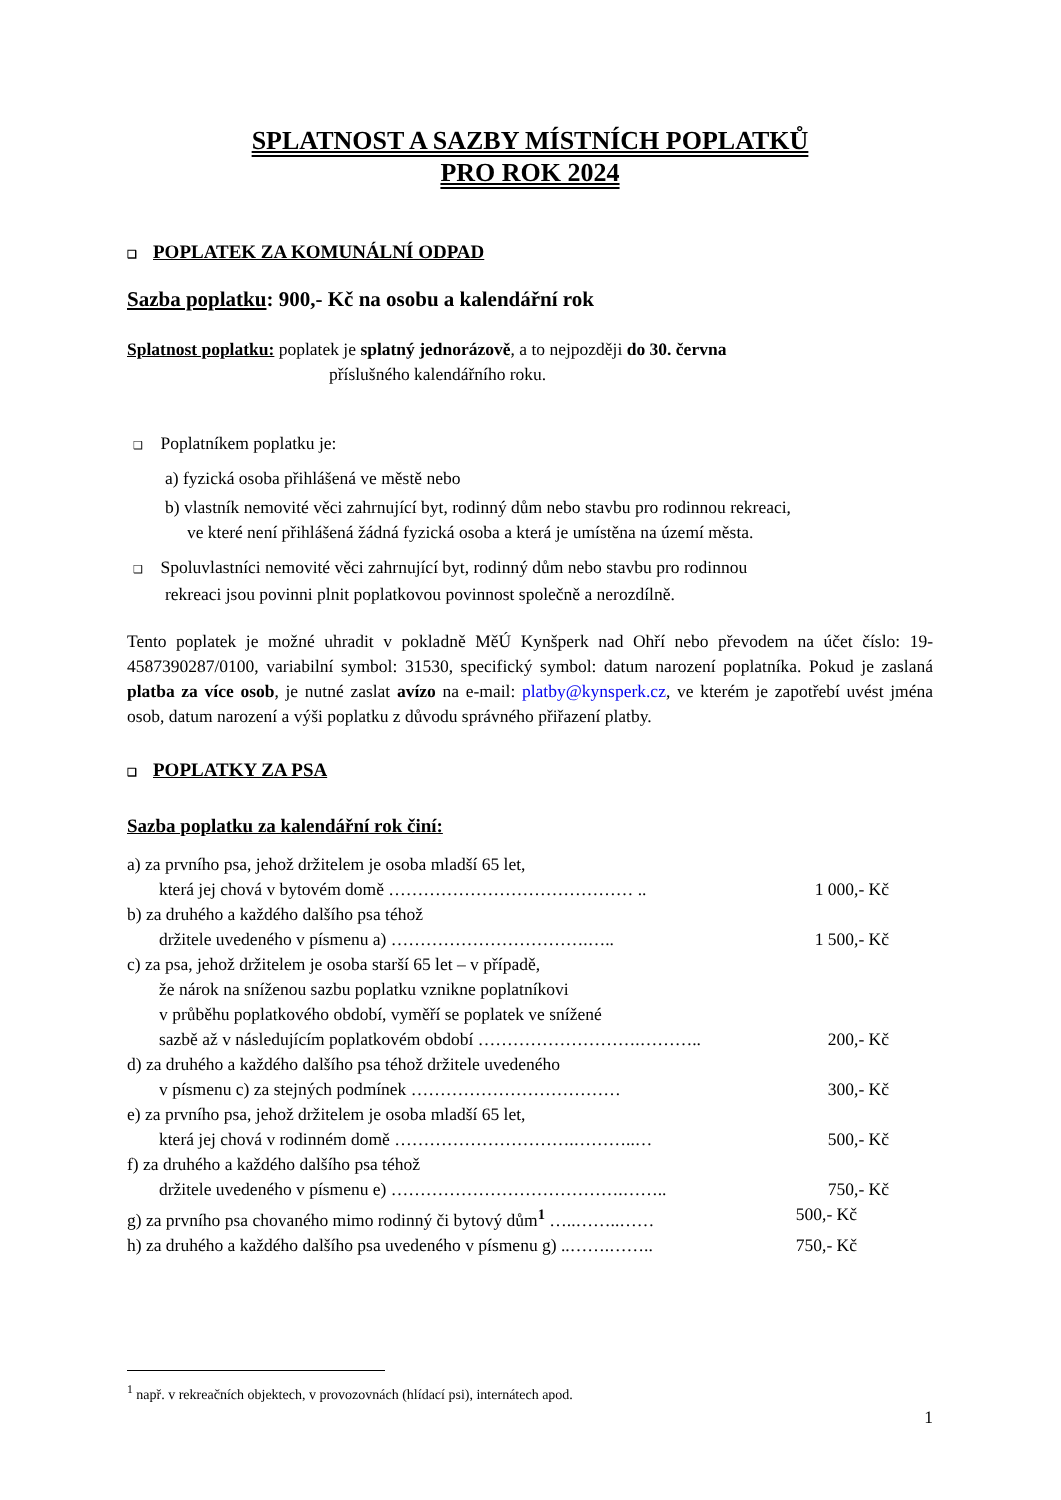SPLATNOST A SAZBY MÍSTNÍCH POPLATKŮ
PRO ROK 2024
❑ POPLATEK ZA KOMUNÁLNÍ ODPAD
Sazba poplatku: 900,- Kč na osobu a kalendářní rok
Splatnost poplatku: poplatek je splatný jednorázově, a to nejpozději do 30. června
příslušného kalendářního roku.
❑ Poplatníkem poplatku je:
a) fyzická osoba přihlášená ve městě nebo
b) vlastník nemovité věci zahrnující byt, rodinný dům nebo stavbu pro rodinnou rekreaci,
ve které není přihlášená žádná fyzická osoba a která je umístěna na území města.
❑ Spoluvlastníci nemovité věci zahrnující byt, rodinný dům nebo stavbu pro rodinnou
rekreaci jsou povinni plnit poplatkovou povinnost společně a nerozdílně.
Tento poplatek je možné uhradit v pokladně MěÚ Kynšperk nad Ohří nebo převodem na účet číslo: 19-4587390287/0100, variabilní symbol: 31530, specifický symbol: datum narození poplatníka. Pokud je zaslaná platba za více osob, je nutné zaslat avízo na e-mail: platby@kynsperk.cz, ve kterém je zapotřebí uvést jména osob, datum narození a výši poplatku z důvodu správného přiřazení platby.
❑ POPLATKY ZA PSA
Sazba poplatku za kalendářní rok činí:
a) za prvního psa, jehož držitelem je osoba mladší 65 let,
která jej chová v bytovém domě …………………………………… .. 1 000,- Kč
b) za druhého a každého dalšího psa téhož
držitele uvedeného v písmenu a) …………………………….….. 1 500,- Kč
c) za psa, jehož držitelem je osoba starší 65 let – v případě,
že nárok na sníženou sazbu poplatku vznikne poplatníkovi
v průběhu poplatkového období, vyměří se poplatek ve snížené
sazbě až v následujícím poplatkovém období ……………………….……….. 200,- Kč
d) za druhého a každého dalšího psa téhož držitele uvedeného
v písmenu c) za stejných podmínek ……………………………… 300,- Kč
e) za prvního psa, jehož držitelem je osoba mladší 65 let,
která jej chová v rodinném domě ………………………….………..… 500,- Kč
f) za druhého a každého dalšího psa téhož
držitele uvedeného v písmenu e) ………………………………….…….. 750,- Kč
g) za prvního psa chovaného mimo rodinný či bytový dům<sup>1</sup> …..……..…… 500,- Kč
h) za druhého a každého dalšího psa uvedeného v písmenu g) ..…….…….. 750,- Kč
<sup>1</sup> např. v rekreačních objektech, v provozovnách (hlídací psi), internátech apod.
1